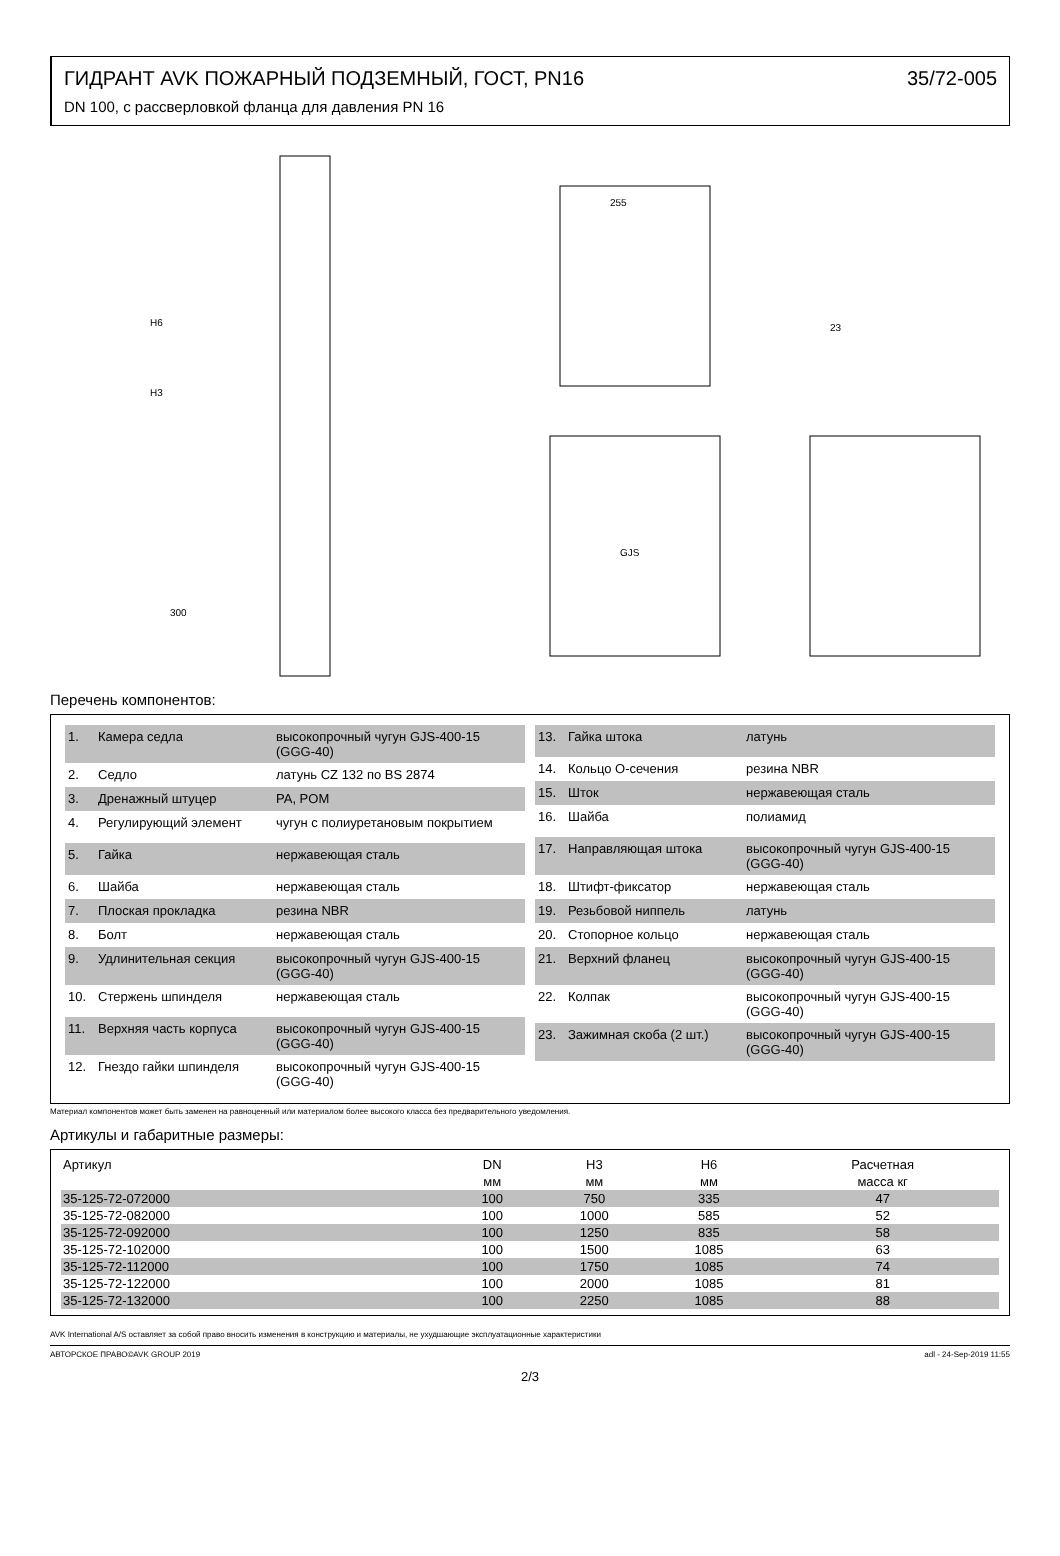ГИДРАНТ AVK ПОЖАРНЫЙ ПОДЗЕМНЫЙ, ГОСТ, PN16 35/72-005
DN 100, с рассверловкой фланца для давления PN 16
255
23
H3
H6
300
GJS
Перечень компонентов:
1. Камера седла высокопрочный чугун GJS-400-15 (GGG-40)
2. Седло латунь CZ 132 по BS 2874
3. Дренажный штуцер PA, POM
4. Регулирующий элемент чугун с полиуретановым покрытием
5. Гайка нержавеющая сталь
6. Шайба нержавеющая сталь
7. Плоская прокладка резина NBR
8. Болт нержавеющая сталь
9. Удлинительная секция высокопрочный чугун GJS-400-15 (GGG-40)
10. Стержень шпинделя нержавеющая сталь
11. Верхняя часть корпуса высокопрочный чугун GJS-400-15 (GGG-40)
12. Гнездо гайки шпинделя высокопрочный чугун GJS-400-15 (GGG-40)
13. Гайка штока латунь
14. Кольцо О-сечения резина NBR
15. Шток нержавеющая сталь
16. Шайба полиамид
17. Направляющая штока высокопрочный чугун GJS-400-15 (GGG-40)
18. Штифт-фиксатор нержавеющая сталь
19. Резьбовой ниппель латунь
20. Стопорное кольцо нержавеющая сталь
21. Верхний фланец высокопрочный чугун GJS-400-15 (GGG-40)
22. Колпак высокопрочный чугун GJS-400-15 (GGG-40)
23. Зажимная скоба (2 шт.) высокопрочный чугун GJS-400-15 (GGG-40)
Материал компонентов может быть заменен на равноценный или материалом более высокого класса без предварительного уведомления.
Артикулы и габаритные размеры:
| Артикул | DN | H3 | H6 | Расчетная |
| --- | --- | --- | --- | --- |
| | мм | мм | мм | масса кг |
| 35-125-72-072000 | 100 | 750 | 335 | 47 |
| 35-125-72-082000 | 100 | 1000 | 585 | 52 |
| 35-125-72-092000 | 100 | 1250 | 835 | 58 |
| 35-125-72-102000 | 100 | 1500 | 1085 | 63 |
| 35-125-72-112000 | 100 | 1750 | 1085 | 74 |
| 35-125-72-122000 | 100 | 2000 | 1085 | 81 |
| 35-125-72-132000 | 100 | 2250 | 1085 | 88 |
AVK International A/S оставляет за собой право вносить изменения в конструкцию и материалы, не ухудшающие эксплуатационные характеристики
АВТОРСКОЕ ПРАВО©AVK GROUP 2019 adl - 24-Sep-2019 11:55
2/3